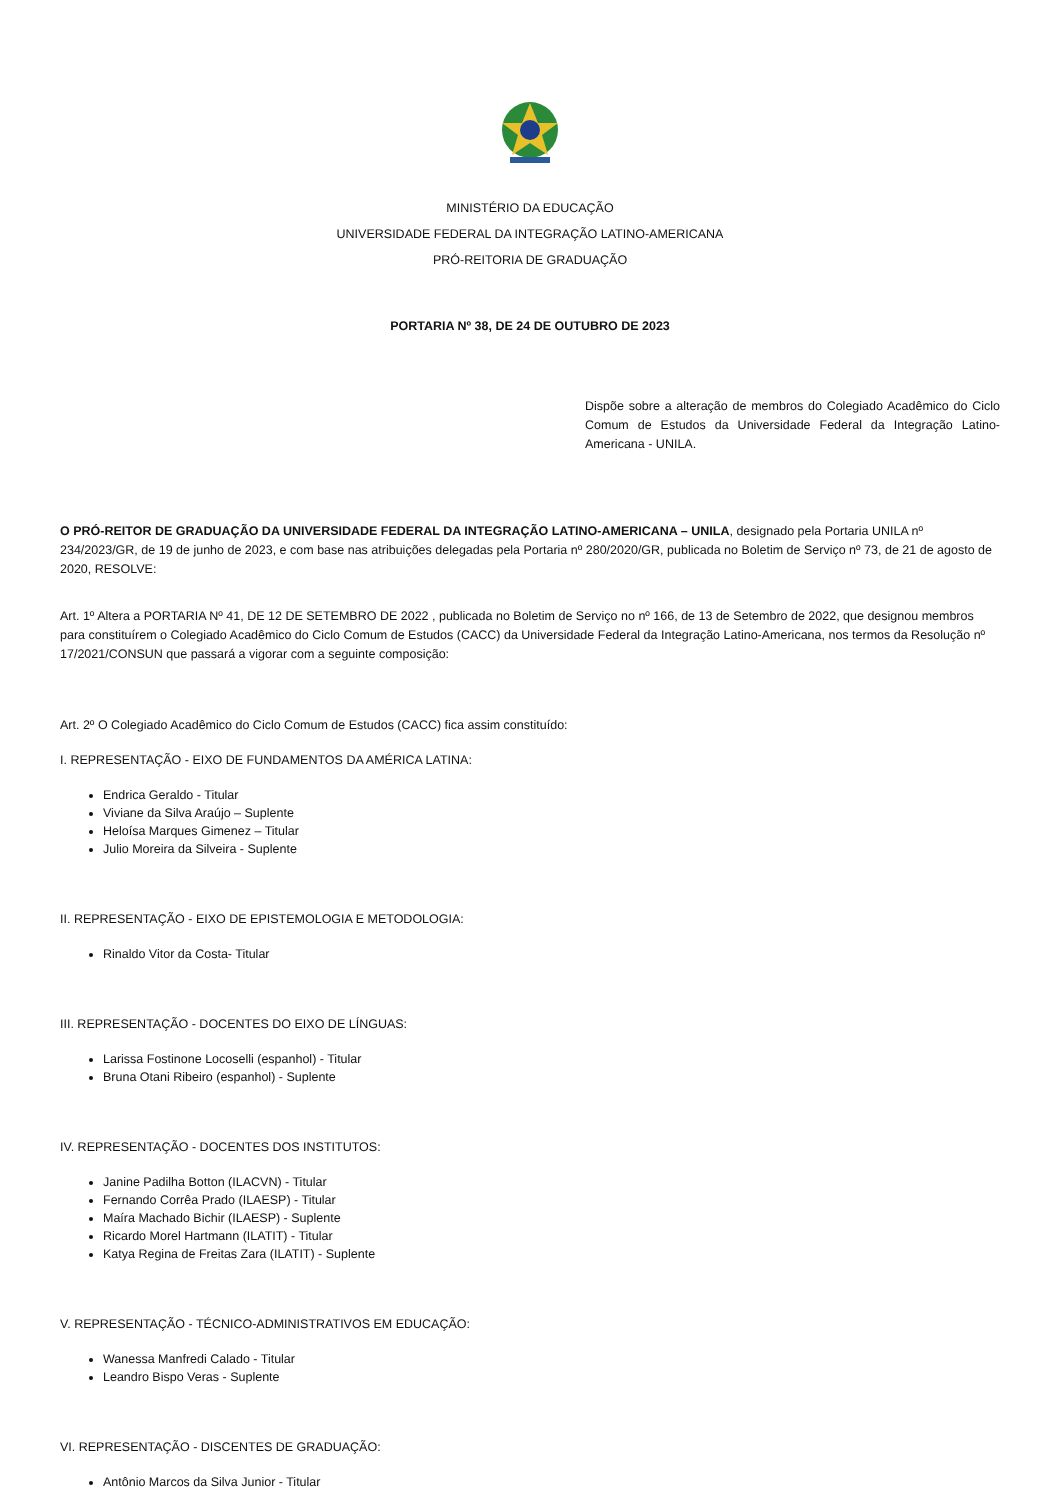MINISTÉRIO DA EDUCAÇÃO
UNIVERSIDADE FEDERAL DA INTEGRAÇÃO LATINO-AMERICANA
PRÓ-REITORIA DE GRADUAÇÃO
PORTARIA Nº 38, DE 24 DE OUTUBRO DE 2023
Dispõe sobre a alteração de membros do Colegiado Acadêmico do Ciclo Comum de Estudos da Universidade Federal da Integração Latino-Americana - UNILA.
O PRÓ-REITOR DE GRADUAÇÃO DA UNIVERSIDADE FEDERAL DA INTEGRAÇÃO LATINO-AMERICANA – UNILA, designado pela Portaria UNILA nº 234/2023/GR, de 19 de junho de 2023, e com base nas atribuições delegadas pela Portaria nº 280/2020/GR, publicada no Boletim de Serviço nº 73, de 21 de agosto de 2020, RESOLVE:
Art. 1º Altera a PORTARIA Nº 41, DE 12 DE SETEMBRO DE 2022 , publicada no Boletim de Serviço no nº 166, de 13 de Setembro de 2022, que designou membros para constituírem o Colegiado Acadêmico do Ciclo Comum de Estudos (CACC) da Universidade Federal da Integração Latino-Americana, nos termos da Resolução nº 17/2021/CONSUN que passará a vigorar com a seguinte composição:
Art. 2º O Colegiado Acadêmico do Ciclo Comum de Estudos (CACC) fica assim constituído:
I. REPRESENTAÇÃO - EIXO DE FUNDAMENTOS DA AMÉRICA LATINA:
Endrica Geraldo - Titular
Viviane da Silva Araújo – Suplente
Heloísa Marques Gimenez – Titular
Julio Moreira da Silveira - Suplente
II. REPRESENTAÇÃO - EIXO DE EPISTEMOLOGIA E METODOLOGIA:
Rinaldo Vitor da Costa- Titular
III. REPRESENTAÇÃO - DOCENTES DO EIXO DE LÍNGUAS:
Larissa Fostinone Locoselli (espanhol) - Titular
Bruna Otani Ribeiro (espanhol) - Suplente
IV. REPRESENTAÇÃO - DOCENTES DOS INSTITUTOS:
Janine Padilha Botton (ILACVN) - Titular
Fernando Corrêa Prado (ILAESP) - Titular
Maíra Machado Bichir (ILAESP) - Suplente
Ricardo Morel Hartmann (ILATIT) - Titular
Katya Regina de Freitas Zara (ILATIT) - Suplente
V. REPRESENTAÇÃO - TÉCNICO-ADMINISTRATIVOS EM EDUCAÇÃO:
Wanessa Manfredi Calado - Titular
Leandro Bispo Veras - Suplente
VI. REPRESENTAÇÃO - DISCENTES DE GRADUAÇÃO:
Antônio Marcos da Silva Junior - Titular